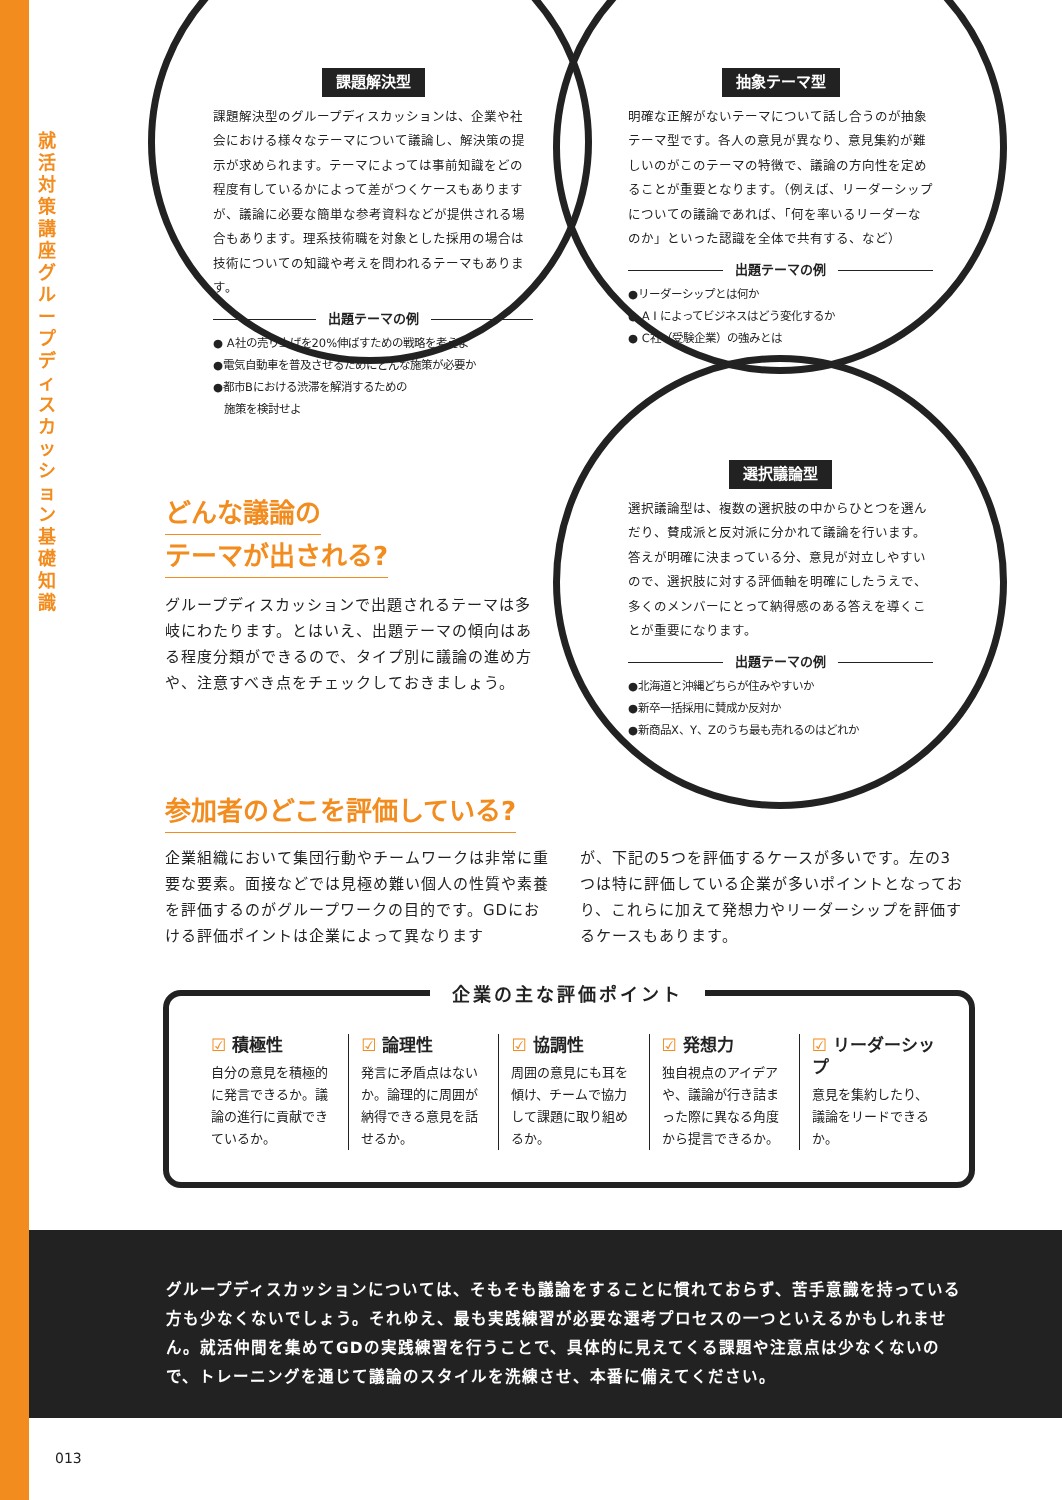就活対策講座 グループディスカッション基礎知識
課題解決型
課題解決型のグループディスカッションは、企業や社会における様々なテーマについて議論し、解決策の提示が求められます。テーマによっては事前知識をどの程度有しているかによって差がつくケースもありますが、議論に必要な簡単な参考資料などが提供される場合もあります。理系技術職を対象とした採用の場合は技術についての知識や考えを問われるテーマもあります。
出題テーマの例
● A社の売り上げを20%伸ばすための戦略を考えよ
●電気自動車を普及させるためにどんな施策が必要か
●都市Bにおける渋滞を解消するための
　施策を検討せよ
抽象テーマ型
明確な正解がないテーマについて話し合うのが抽象テーマ型です。各人の意見が異なり、意見集約が難しいのがこのテーマの特徴で、議論の方向性を定めることが重要となります。（例えば、リーダーシップについての議論であれば、「何を率いるリーダーなのか」といった認識を全体で共有する、など）
出題テーマの例
●リーダーシップとは何か
● A I によってビジネスはどう変化するか
● C社（受験企業）の強みとは
選択議論型
選択議論型は、複数の選択肢の中からひとつを選んだり、賛成派と反対派に分かれて議論を行います。答えが明確に決まっている分、意見が対立しやすいので、選択肢に対する評価軸を明確にしたうえで、多くのメンバーにとって納得感のある答えを導くことが重要になります。
出題テーマの例
●北海道と沖縄どちらが住みやすいか
●新卒一括採用に賛成か反対か
●新商品X、Y、Zのうち最も売れるのはどれか
どんな議論の
テーマが出される?
グループディスカッションで出題されるテーマは多岐にわたります。とはいえ、出題テーマの傾向はある程度分類ができるので、タイプ別に議論の進め方や、注意すべき点をチェックしておきましょう。
参加者のどこを評価している?
企業組織において集団行動やチームワークは非常に重要な要素。面接などでは見極め難い個人の性質や素養を評価するのがグループワークの目的です。GDにおける評価ポイントは企業によって異なります
が、下記の5つを評価するケースが多いです。左の3つは特に評価している企業が多いポイントとなっており、これらに加えて発想力やリーダーシップを評価するケースもあります。
☑ 積極性
自分の意見を積極的に発言できるか。議論の進行に貢献できているか。
☑ 論理性
発言に矛盾点はないか。論理的に周囲が納得できる意見を話せるか。
☑ 協調性
周囲の意見にも耳を傾け、チームで協力して課題に取り組めるか。
☑ 発想力
独自視点のアイデアや、議論が行き詰まった際に異なる角度から提言できるか。
☑ リーダーシップ
意見を集約したり、議論をリードできるか。
企業の主な評価ポイント
グループディスカッションについては、そもそも議論をすることに慣れておらず、苦手意識を持っている方も少なくないでしょう。それゆえ、最も実践練習が必要な選考プロセスの一つといえるかもしれません。就活仲間を集めてGDの実践練習を行うことで、具体的に見えてくる課題や注意点は少なくないので、トレーニングを通じて議論のスタイルを洗練させ、本番に備えてください。
013